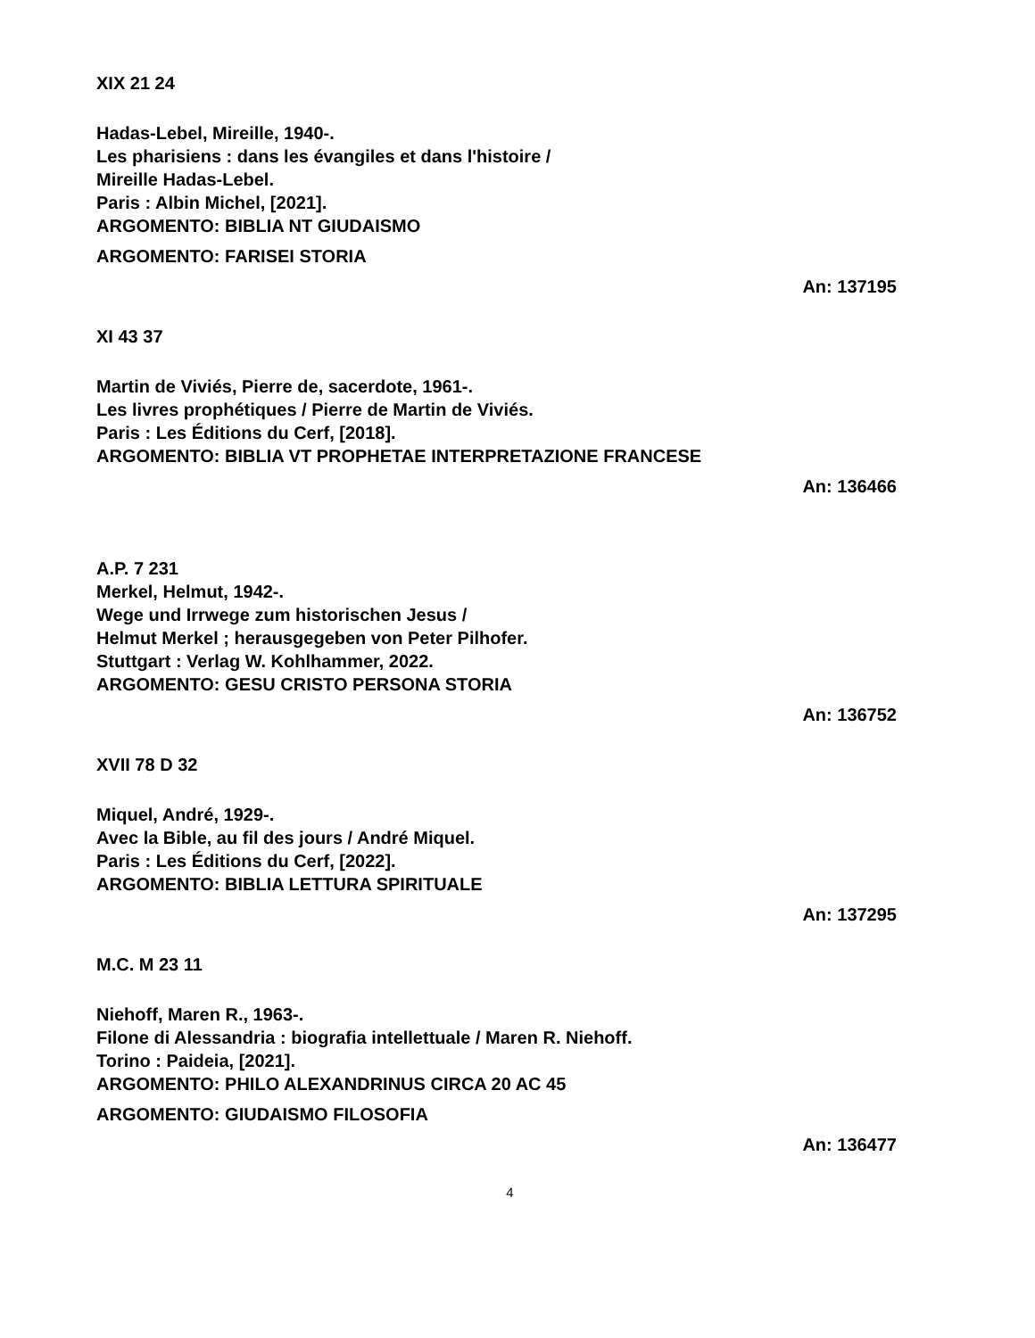XIX 21 24
Hadas-Lebel, Mireille, 1940-.
Les pharisiens : dans les évangiles et dans l'histoire /
Mireille Hadas-Lebel.
Paris : Albin Michel, [2021].
ARGOMENTO: BIBLIA NT GIUDAISMO
ARGOMENTO: FARISEI STORIA
An: 137195
XI 43 37
Martin de Viviés, Pierre de, sacerdote, 1961-.
Les livres prophétiques / Pierre de Martin de Viviés.
Paris : Les Éditions du Cerf, [2018].
ARGOMENTO: BIBLIA VT PROPHETAE INTERPRETAZIONE FRANCESE
An: 136466
A.P. 7 231
Merkel, Helmut, 1942-.
Wege und Irrwege zum historischen Jesus /
Helmut Merkel ; herausgegeben von Peter Pilhofer.
Stuttgart : Verlag W. Kohlhammer, 2022.
ARGOMENTO: GESU CRISTO PERSONA STORIA
An: 136752
XVII 78 D 32
Miquel, André, 1929-.
Avec la Bible, au fil des jours / André Miquel.
Paris : Les Éditions du Cerf, [2022].
ARGOMENTO: BIBLIA LETTURA SPIRITUALE
An: 137295
M.C. M 23 11
Niehoff, Maren R., 1963-.
Filone di Alessandria : biografia intellettuale / Maren R. Niehoff.
Torino : Paideia, [2021].
ARGOMENTO: PHILO ALEXANDRINUS CIRCA 20 AC 45
ARGOMENTO: GIUDAISMO FILOSOFIA
An: 136477
4